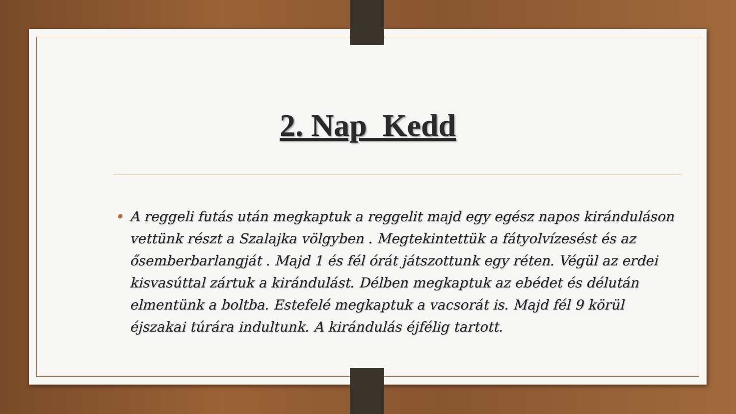2. Nap Kedd
• A reggeli futás után megkaptuk a reggelit majd egy egész napos kiránduláson vettünk részt a Szalajka völgyben . Megtekintettük a fátyolvízesést és az ősemberbarlangját . Majd 1 és fél órát játszottunk egy réten. Végül az erdei kisvasúttal zártuk a kirándulást. Délben megkaptuk az ebédet és délután elmentünk a boltba. Estefelé megkaptuk a vacsorát is. Majd fél 9 körül éjszakai túrára indultunk. A kirándulás éjfélig tartott.